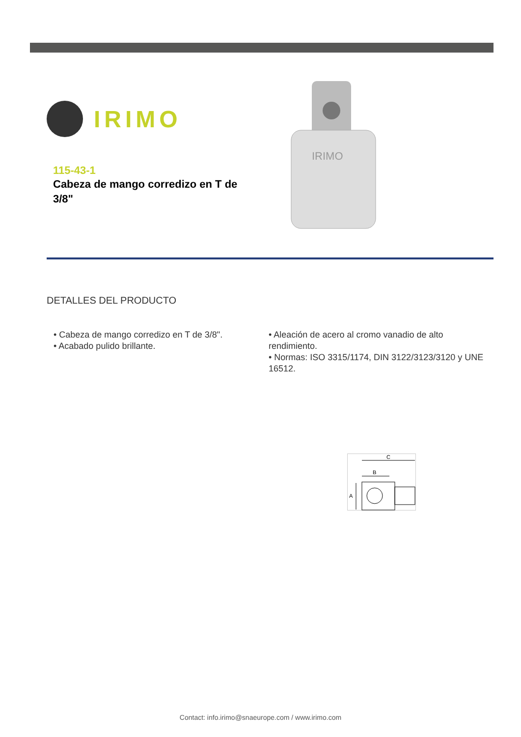IRIMO
115-43-1
Cabeza de mango corredizo en T de
3/8"
IRIMO
DETALLES DEL PRODUCTO
• Cabeza de mango corredizo en T de 3/8".
• Acabado pulido brillante.
• Aleación de acero al cromo vanadio de alto rendimiento.
• Normas: ISO 3315/1174, DIN 3122/3123/3120 y UNE 16512.
C
B
A
Contact: info.irimo@snaeurope.com / www.irimo.com